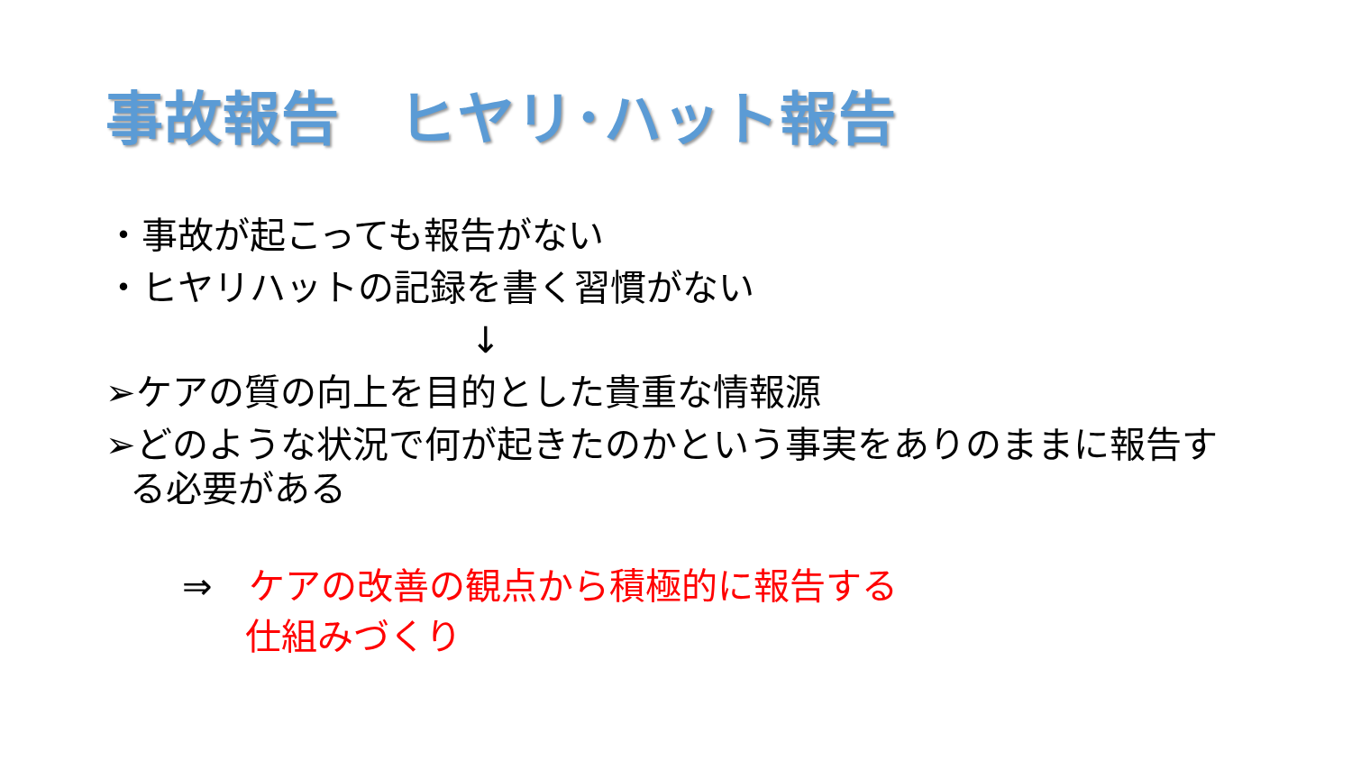事故報告　ヒヤリ･ハット報告
・事故が起こっても報告がない
・ヒヤリハットの記録を書く習慣がない
↓
➢ケアの質の向上を目的とした貴重な情報源
➢どのような状況で何が起きたのかという事実をありのままに報告す
る必要がある
⇒ ケアの改善の観点から積極的に報告する
仕組みづくり